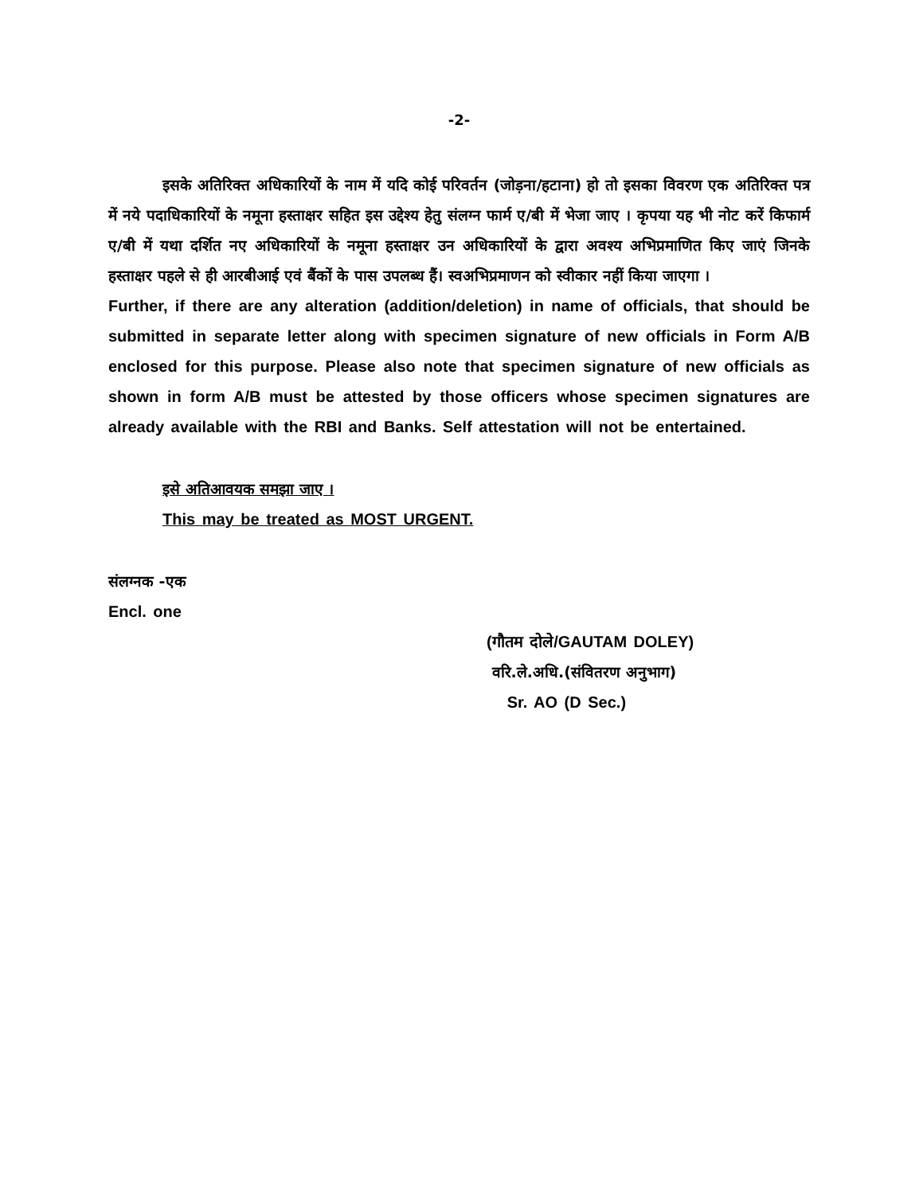-2-
इसके अतिरिक्त अधिकारियों के नाम में यदि कोई परिवर्तन (जोड़ना/हटाना) हो तो इसका विवरण एक अतिरिक्त पत्र में नये पदाधिकारियों के नमूना हस्ताक्षर सहित इस उद्देश्य हेतु संलग्न फार्म ए/बी में भेजा जाए । कृपया यह भी नोट करें किफार्म ए/बी में यथा दर्शित नए अधिकारियों के नमूना हस्ताक्षर उन अधिकारियों के द्वारा अवश्य अभिप्रमाणित किए जाएं जिनके हस्ताक्षर पहले से ही आरबीआई एवं बैंकों के पास उपलब्ध हैं। स्वअभिप्रमाणन को स्वीकार नहीं किया जाएगा ।
Further, if there are any alteration (addition/deletion) in name of officials, that should be submitted in separate letter along with specimen signature of new officials in Form A/B enclosed for this purpose. Please also note that specimen signature of new officials as shown in form A/B must be attested by those officers whose specimen signatures are already available with the RBI and Banks. Self attestation will not be entertained.
इसे अतिआवयक समझा जाए ।
This may be treated as MOST URGENT.
संलग्नक -एक
Encl. one
(गौतम दोले/GAUTAM DOLEY)
वरि.ले.अधि.(संवितरण अनुभाग)
Sr. AO (D Sec.)